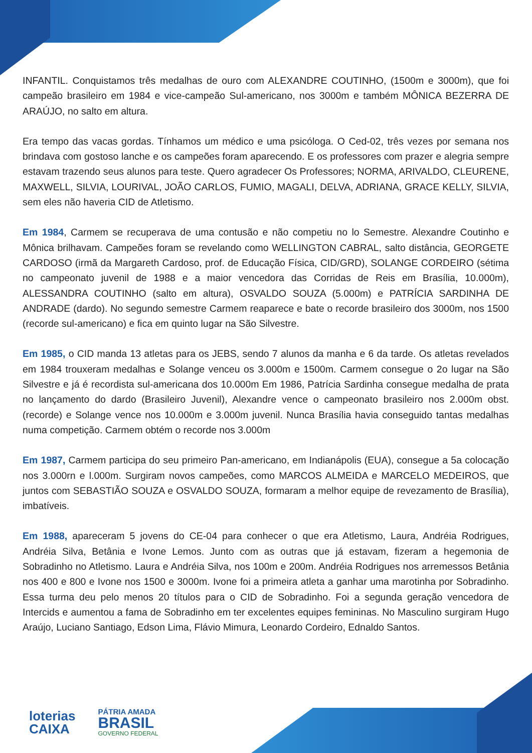INFANTIL. Conquistamos três medalhas de ouro com ALEXANDRE COUTINHO, (1500m e 3000m), que foi campeão brasileiro em 1984 e vice-campeão Sul-americano, nos 3000m e também MÔNICA BEZERRA DE ARAÚJO, no salto em altura.
Era tempo das vacas gordas. Tínhamos um médico e uma psicóloga. O Ced-02, três vezes por semana nos brindava com gostoso lanche e os campeões foram aparecendo. E os professores com prazer e alegria sempre estavam trazendo seus alunos para teste. Quero agradecer Os Professores; NORMA, ARIVALDO, CLEURENE, MAXWELL, SILVIA, LOURIVAL, JOÃO CARLOS, FUMIO, MAGALI, DELVA, ADRIANA, GRACE KELLY, SILVIA, sem eles não haveria CID de Atletismo.
Em 1984, Carmem se recuperava de uma contusão e não competiu no lo Semestre. Alexandre Coutinho e Mônica brilhavam. Campeões foram se revelando como WELLINGTON CABRAL, salto distância, GEORGETE CARDOSO (irmã da Margareth Cardoso, prof. de Educação Física, CID/GRD), SOLANGE CORDEIRO (sétima no campeonato juvenil de 1988 e a maior vencedora das Corridas de Reis em Brasília, 10.000m), ALESSANDRA COUTINHO (salto em altura), OSVALDO SOUZA (5.000m) e PATRÍCIA SARDINHA DE ANDRADE (dardo). No segundo semestre Carmem reaparece e bate o recorde brasileiro dos 3000m, nos 1500 (recorde sul-americano) e fica em quinto lugar na São Silvestre.
Em 1985, o CID manda 13 atletas para os JEBS, sendo 7 alunos da manha e 6 da tarde. Os atletas revelados em 1984 trouxeram medalhas e Solange venceu os 3.000m e 1500m. Carmem consegue o 2o lugar na São Silvestre e já é recordista sul-americana dos 10.000m Em 1986, Patrícia Sardinha consegue medalha de prata no lançamento do dardo (Brasileiro Juvenil), Alexandre vence o campeonato brasileiro nos 2.000m obst. (recorde) e Solange vence nos 10.000m e 3.000m juvenil. Nunca Brasília havia conseguido tantas medalhas numa competição. Carmem obtém o recorde nos 3.000m
Em 1987, Carmem participa do seu primeiro Pan-americano, em Indianápolis (EUA), consegue a 5a colocação nos 3.000rn e l.000m. Surgiram novos campeões, como MARCOS ALMEIDA e MARCELO MEDEIROS, que juntos com SEBASTIÃO SOUZA e OSVALDO SOUZA, formaram a melhor equipe de revezamento de Brasília), imbatíveis.
Em 1988, apareceram 5 jovens do CE-04 para conhecer o que era Atletismo, Laura, Andréia Rodrigues, Andréia Silva, Betânia e Ivone Lemos. Junto com as outras que já estavam, fizeram a hegemonia de Sobradinho no Atletismo. Laura e Andréia Silva, nos 100m e 200m. Andréia Rodrigues nos arremessos Betânia nos 400 e 800 e Ivone nos 1500 e 3000m. Ivone foi a primeira atleta a ganhar uma marotinha por Sobradinho. Essa turma deu pelo menos 20 títulos para o CID de Sobradinho. Foi a segunda geração vencedora de Intercids e aumentou a fama de Sobradinho em ter excelentes equipes femininas. No Masculino surgiram Hugo Araújo, Luciano Santiago, Edson Lima, Flávio Mimura, Leonardo Cordeiro, Ednaldo Santos.
loterias
CAIXA
PÁTRIA AMADA
BRASIL
GOVERNO FEDERAL